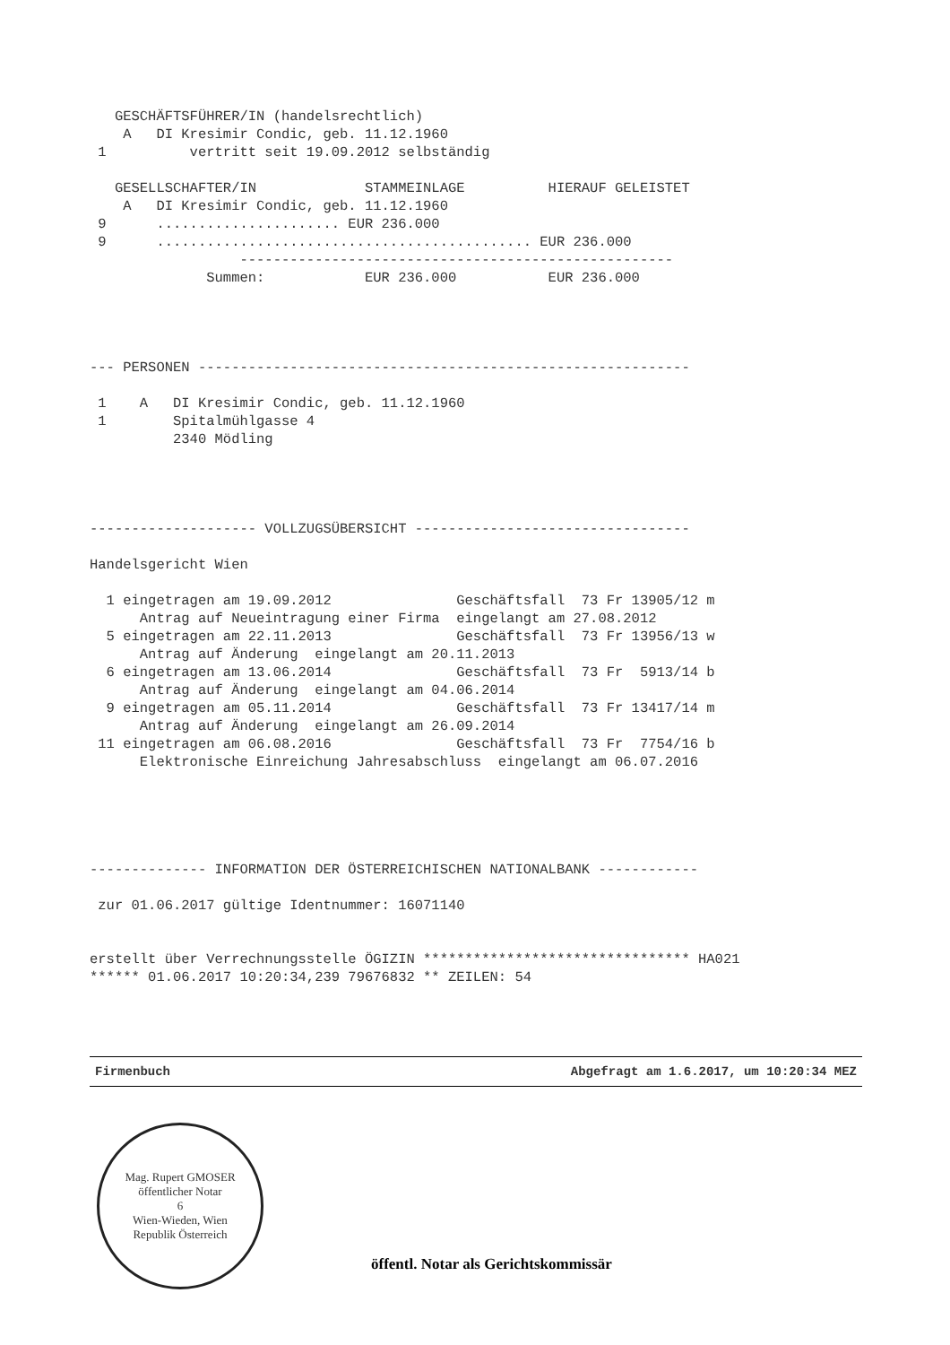GESCHÄFTSFÜHRER/IN (handelsrechtlich)
    A   DI Kresimir Condic, geb. 11.12.1960
 1          vertritt seit 19.09.2012 selbständig

   GESELLSCHAFTER/IN             STAMMEINLAGE          HIERAUF GELEISTET
    A   DI Kresimir Condic, geb. 11.12.1960
 9      ...................... EUR 236.000
 9      ............................................. EUR 236.000
                  ----------------------------------------------------
              Summen:            EUR 236.000           EUR 236.000




--- PERSONEN -----------------------------------------------------------

 1    A   DI Kresimir Condic, geb. 11.12.1960
 1        Spitalmühlgasse 4
          2340 Mödling




-------------------- VOLLZUGSÜBERSICHT ---------------------------------

Handelsgericht Wien

  1 eingetragen am 19.09.2012               Geschäftsfall  73 Fr 13905/12 m
      Antrag auf Neueintragung einer Firma  eingelangt am 27.08.2012
  5 eingetragen am 22.11.2013               Geschäftsfall  73 Fr 13956/13 w
      Antrag auf Änderung  eingelangt am 20.11.2013
  6 eingetragen am 13.06.2014               Geschäftsfall  73 Fr  5913/14 b
      Antrag auf Änderung  eingelangt am 04.06.2014
  9 eingetragen am 05.11.2014               Geschäftsfall  73 Fr 13417/14 m
      Antrag auf Änderung  eingelangt am 26.09.2014
 11 eingetragen am 06.08.2016               Geschäftsfall  73 Fr  7754/16 b
      Elektronische Einreichung Jahresabschluss  eingelangt am 06.07.2016





-------------- INFORMATION DER ÖSTERREICHISCHEN NATIONALBANK ------------

 zur 01.06.2017 gültige Identnummer: 16071140


erstellt über Verrechnungsstelle ÖGIZIN ******************************** HA021
****** 01.06.2017 10:20:34,239 79676832 ** ZEILEN: 54
Firmenbuch Abgefragt am 1.6.2017, um 10:20:34 MEZ
Mag. Rupert GMOSER
öffentlicher Notar
6
Wien-Wieden, Wien
Republik Österreich
öffentl. Notar als Gerichtskommissär